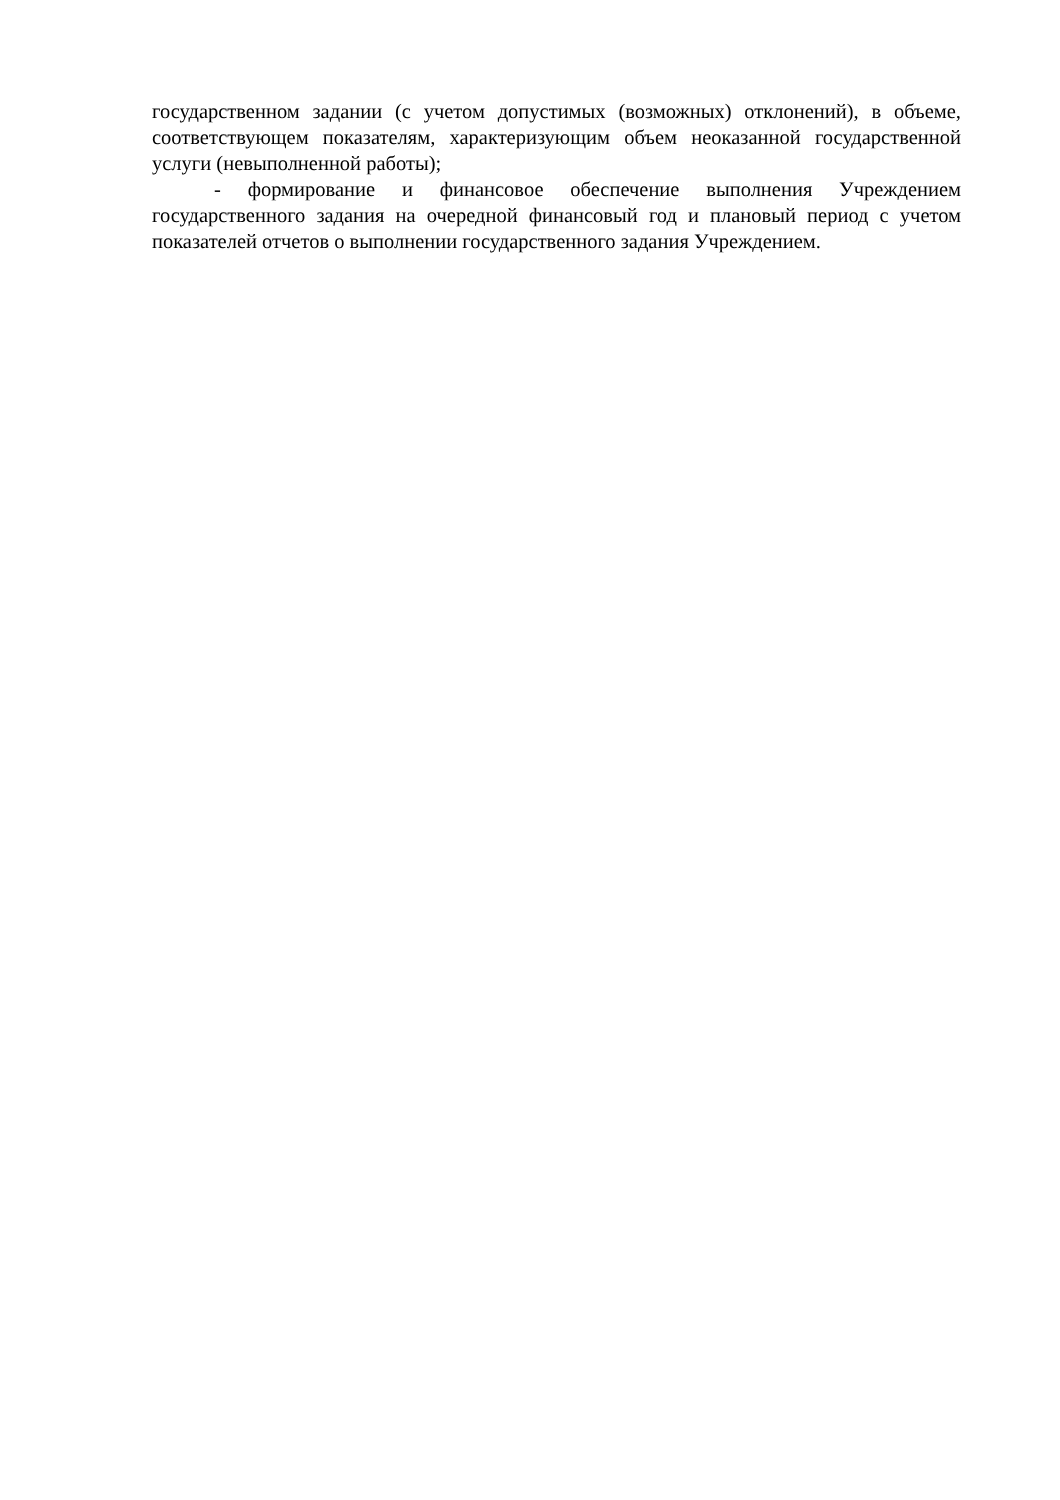государственном задании (с учетом допустимых (возможных) отклонений), в объеме, соответствующем показателям, характеризующим объем неоказанной государственной услуги (невыполненной работы);
- формирование и финансовое обеспечение выполнения Учреждением государственного задания на очередной финансовый год и плановый период с учетом показателей отчетов о выполнении государственного задания Учреждением.